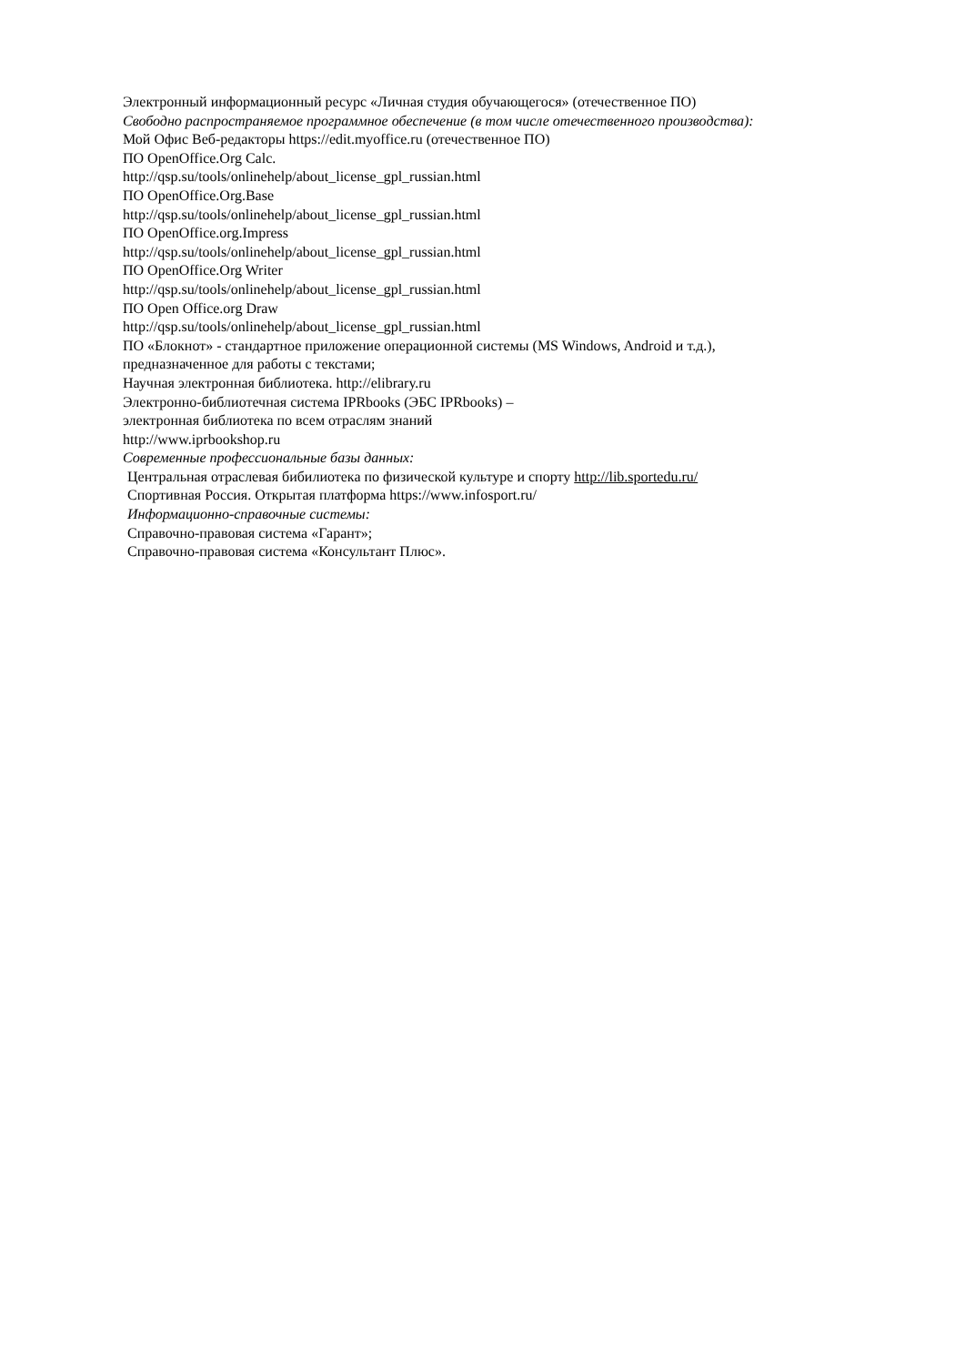Электронный информационный ресурс «Личная студия обучающегося» (отечественное ПО)
Свободно распространяемое программное обеспечение (в том числе отечественного производства):
Мой Офис Веб-редакторы https://edit.myoffice.ru (отечественное ПО)
ПО OpenOffice.Org Calc.
http://qsp.su/tools/onlinehelp/about_license_gpl_russian.html
ПО OpenOffice.Org.Base
http://qsp.su/tools/onlinehelp/about_license_gpl_russian.html
ПО OpenOffice.org.Impress
http://qsp.su/tools/onlinehelp/about_license_gpl_russian.html
ПО OpenOffice.Org Writer
http://qsp.su/tools/onlinehelp/about_license_gpl_russian.html
ПО Open Office.org Draw
http://qsp.su/tools/onlinehelp/about_license_gpl_russian.html
ПО «Блокнот» - стандартное приложение операционной системы (MS Windows, Android и т.д.),
предназначенное для работы с текстами;
Научная электронная библиотека. http://elibrary.ru
Электронно-библиотечная система IPRbooks (ЭБС IPRbooks) –
электронная библиотека по всем отраслям знаний
http://www.iprbookshop.ru
Современные профессиональные базы данных:
Центральная отраслевая бибилиотека по физической культуре и спорту http://lib.sportedu.ru/
Спортивная Россия. Открытая платформа https://www.infosport.ru/
Информационно-справочные системы:
Справочно-правовая система «Гарант»;
Справочно-правовая система «Консультант Плюс».